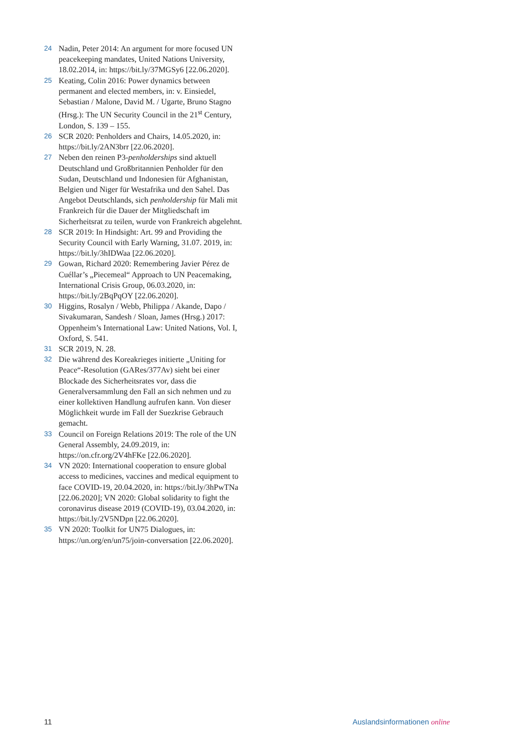24 Nadin, Peter 2014: An argument for more focused UN peacekeeping mandates, United Nations University, 18.02.2014, in: https://bit.ly/37MGSy6 [22.06.2020].
25 Keating, Colin 2016: Power dynamics between permanent and elected members, in: v. Einsiedel, Sebastian / Malone, David M. / Ugarte, Bruno Stagno (Hrsg.): The UN Security Council in the 21<sup>st</sup> Century, London, S. 139 – 155.
26 SCR 2020: Penholders and Chairs, 14.05.2020, in: https://bit.ly/2AN3brr [22.06.2020].
27 Neben den reinen P3-penholderships sind aktuell Deutschland und Großbritannien Penholder für den Sudan, Deutschland und Indonesien für Afghanistan, Belgien und Niger für Westafrika und den Sahel. Das Angebot Deutschlands, sich penholdership für Mali mit Frankreich für die Dauer der Mitgliedschaft im Sicherheitsrat zu teilen, wurde von Frankreich abgelehnt.
28 SCR 2019: In Hindsight: Art. 99 and Providing the Security Council with Early Warning, 31.07. 2019, in: https://bit.ly/3hIDWaa [22.06.2020].
29 Gowan, Richard 2020: Remembering Javier Pérez de Cuéllar’s „Piecemeal“ Approach to UN Peacemaking, International Crisis Group, 06.03.2020, in: https://bit.ly/2BqPqOY [22.06.2020].
30 Higgins, Rosalyn / Webb, Philippa / Akande, Dapo / Sivakumaran, Sandesh / Sloan, James (Hrsg.) 2017: Oppenheim’s International Law: United Nations, Vol. I, Oxford, S. 541.
31 SCR 2019, N. 28.
32 Die während des Koreakrieges initierte „Uniting for Peace“-Resolution (GARes/377Av) sieht bei einer Blockade des Sicherheitsrates vor, dass die Generalversammlung den Fall an sich nehmen und zu einer kollektiven Handlung aufrufen kann. Von dieser Möglichkeit wurde im Fall der Suezkrise Gebrauch gemacht.
33 Council on Foreign Relations 2019: The role of the UN General Assembly, 24.09.2019, in: https://on.cfr.org/2V4hFKe [22.06.2020].
34 VN 2020: International cooperation to ensure global access to medicines, vaccines and medical equipment to face COVID-19, 20.04.2020, in: https://bit.ly/3hPwTNa [22.06.2020]; VN 2020: Global solidarity to fight the coronavirus disease 2019 (COVID-19), 03.04.2020, in: https://bit.ly/2V5NDpn [22.06.2020].
35 VN 2020: Toolkit for UN75 Dialogues, in: https://un.org/en/un75/join-conversation [22.06.2020].
11 Auslandsinformationen online